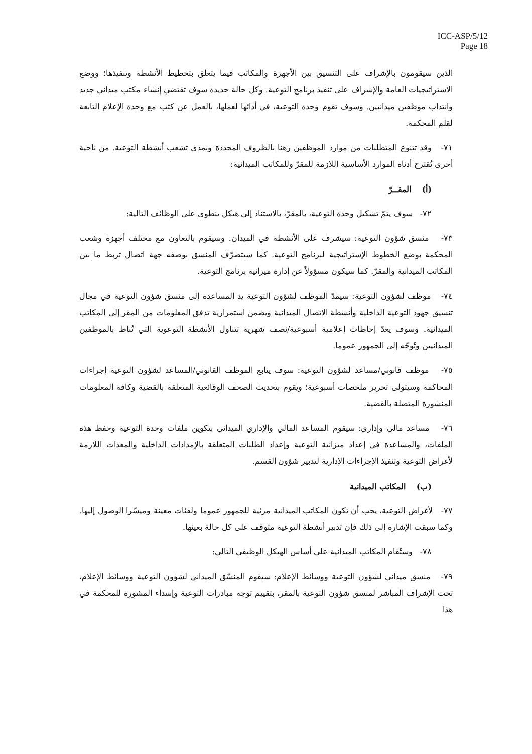ICC-ASP/5/12
Page 18
الذين سيقومون بالإشراف على التنسيق بين الأجهزة والمكاتب فيما يتعلق بتخطيط الأنشطة وتنفيذها؛ ووضع الاستراتيجيات العامة والإشراف على تنفيذ برنامج التوعية. وكل حالة جديدة سوف تقتضي إنشاء مكتب ميداني جديد وانتداب موظفين ميدانيين. وسوف تقوم وحدة التوعية، في أدائها لعملها، بالعمل عن كثب مع وحدة الإعلام التابعة لقلم المحكمة.
٧١- وقد تتنوع المتطلبات من موارد الموظفين رهنا بالظروف المحددة وبمدى تشعب أنشطة التوعية. من ناحية أخرى تُقترح أدناه الموارد الأساسية اللازمة للمقرّ وللمكاتب الميدانية:
(أ) المقــرّ
٧٢- سوف يتمّ تشكيل وحدة التوعية، بالمقرّ، بالاستناد إلى هيكل ينطوي على الوظائف التالية:
٧٣- منسق شؤون التوعية: سيشرف على الأنشطة في الميدان. وسيقوم بالتعاون مع مختلف أجهزة وشعب المحكمة بوضع الخطوط الإستراتيجية لبرنامج التوعية. كما سيتصرّف المنسق بوصفه جهة اتصال تربط ما بين المكاتب الميدانية والمقرّ. كما سيكون مسؤولاً عن إدارة ميزانية برنامج التوعية.
٧٤- موظف لشؤون التوعية: سيمدّ الموظف لشؤون التوعية يد المساعدة إلى منسق شؤون التوعية في مجال تنسيق جهود التوعية الداخلية وأنشطة الاتصال الميدانية ويضمن استمرارية تدفق المعلومات من المقر إلى المكاتب الميدانية. وسوف يعدّ إحاطات إعلامية أسبوعية/نصف شهرية تتناول الأنشطة التوعوية التي تُناط بالموظفين الميدانيين وتُوجّه إلى الجمهور عموما.
٧٥- موظف قانوني/مساعد لشؤون التوعية: سوف يتابع الموظف القانوني/المساعد لشؤون التوعية إجراءات المحاكمة وسيتولى تحرير ملخصات أسبوعية؛ ويقوم بتحديث الصحف الوقائعية المتعلقة بالقضية وكافة المعلومات المنشورة المتصلة بالقضية.
٧٦- مساعد مالي وإداري: سيقوم المساعد المالي والإداري الميداني بتكوين ملفات وحدة التوعية وحفظ هذه الملفات، والمساعدة في إعداد ميزانية التوعية وإعداد الطلبات المتعلقة بالإمدادات الداخلية والمعدات اللازمة لأغراض التوعية وتنفيذ الإجراءات الإدارية لتدبير شؤون القسم.
(ب) المكاتب الميدانية
٧٧- لأغراض التوعية، يجب أن تكون المكاتب الميدانية مرئية للجمهور عموما ولفئات معينة وميسّرا الوصول إليها. وكما سبقت الإشارة إلى ذلك فإن تدبير أنشطة التوعية متوقف على كل حالة بعينها.
٧٨- وستُقام المكاتب الميدانية على أساس الهيكل الوظيفي التالي:
٧٩- منسق ميداني لشؤون التوعية ووسائط الإعلام: سيقوم المنسّق الميداني لشؤون التوعية ووسائط الإعلام، تحت الإشراف المباشر لمنسق شؤون التوعية بالمقر، بتقييم توجه مبادرات التوعية وإسداء المشورة للمحكمة في هذا